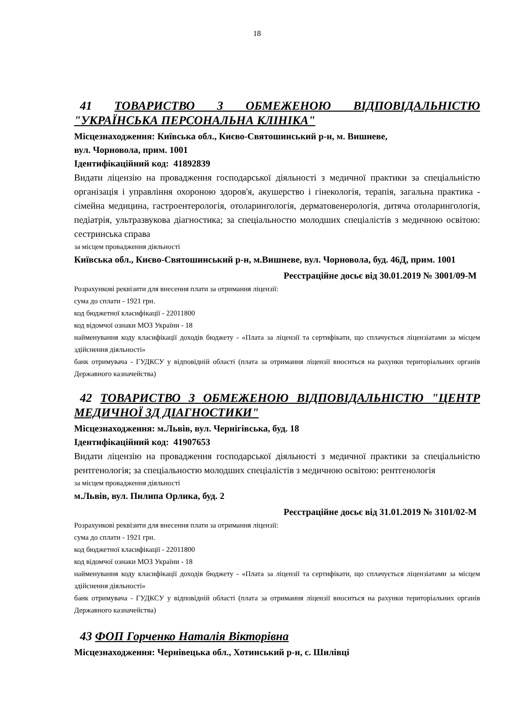18
41 ТОВАРИСТВО З ОБМЕЖЕНОЮ ВІДПОВІДАЛЬНІСТЮ "УКРАЇНСЬКА ПЕРСОНАЛЬНА КЛІНІКА"
Місцезнаходження: Київська обл., Києво-Святошинський р-н, м. Вишневе,
вул. Чорновола, прим. 1001
Ідентифікаційний код: 41892839
Видати ліцензію на провадження господарської діяльності з медичної практики за спеціальністю організація і управління охороною здоров'я, акушерство і гінекологія, терапія, загальна практика - сімейна медицина, гастроентерологія, отоларингологія, дерматовенерологія, дитяча отоларингологія, педіатрія, ультразвукова діагностика; за спеціальностю молодших спеціалістів з медичною освітою: сестринська справа
за місцем провадження діяльності
Київська обл., Києво-Святошинський р-н, м.Вишневе, вул. Чорновола, буд. 46Д, прим. 1001
Реєстраційне досьє від 30.01.2019 № 3001/09-М
Розрахункові реквізити для внесення плати за отримання ліцензії:
сума до сплати - 1921 грн.
код бюджетної класифікації - 22011800
код відомчої ознаки МОЗ України - 18
найменування коду класифікації доходів бюджету - «Плата за ліцензії та сертифікати, що сплачується ліцензіатами за місцем здійснення діяльності»
банк отримувача - ГУДКСУ у відповідній області (плата за отримання ліцензії вноситься на рахунки територіальних органів Державного казначейства)
42 ТОВАРИСТВО З ОБМЕЖЕНОЮ ВІДПОВІДАЛЬНІСТЮ "ЦЕНТР МЕДИЧНОЇ 3Д ДІАГНОСТИКИ"
Місцезнаходження: м.Львів, вул. Чернігівська, буд. 18
Ідентифікаційний код: 41907653
Видати ліцензію на провадження господарської діяльності з медичної практики за спеціальністю рентгенологія; за спеціальностю молодших спеціалістів з медичною освітою: рентгенологія
за місцем провадження діяльності
м.Львів, вул. Пилипа Орлика, буд. 2
Реєстраційне досьє від 31.01.2019 № 3101/02-М
Розрахункові реквізити для внесення плати за отримання ліцензії:
сума до сплати - 1921 грн.
код бюджетної класифікації - 22011800
код відомчої ознаки МОЗ України - 18
найменування коду класифікації доходів бюджету - «Плата за ліцензії та сертифікати, що сплачується ліцензіатами за місцем здійснення діяльності»
банк отримувача - ГУДКСУ у відповідній області (плата за отримання ліцензії вноситься на рахунки територіальних органів Державного казначейства)
43 ФОП Горченко Наталія Вікторівна
Місцезнаходження: Чернівецька обл., Хотинський р-н, с. Шилівці